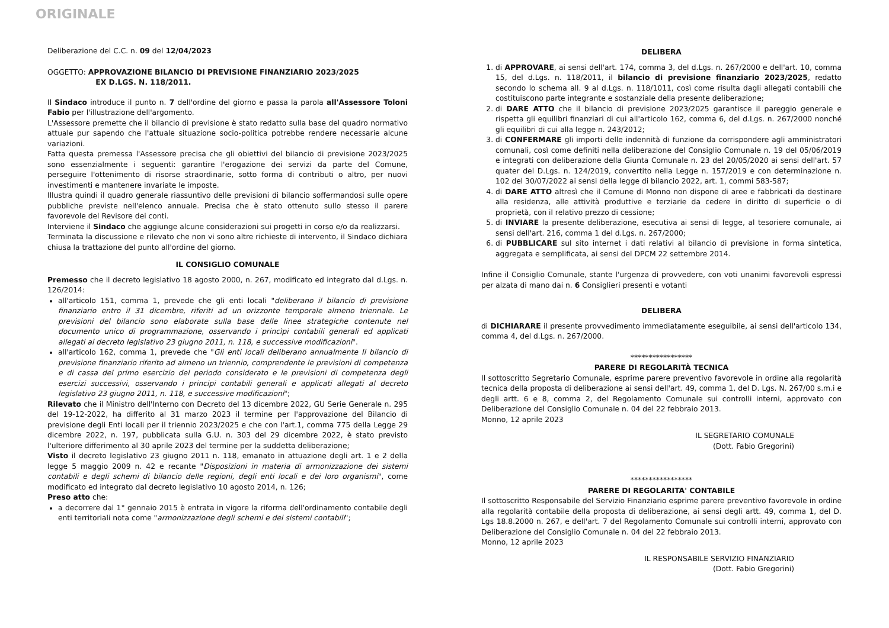ORIGINALE
Deliberazione del C.C. n. 09 del 12/04/2023
OGGETTO: APPROVAZIONE BILANCIO DI PREVISIONE FINANZIARIO 2023/2025
EX D.LGS. N. 118/2011.
Il Sindaco introduce il punto n. 7 dell'ordine del giorno e passa la parola all'Assessore Toloni Fabio per l'illustrazione dell'argomento.
L'Assessore premette che il bilancio di previsione è stato redatto sulla base del quadro normativo attuale pur sapendo che l'attuale situazione socio-politica potrebbe rendere necessarie alcune variazioni.
Fatta questa premessa l'Assessore precisa che gli obiettivi del bilancio di previsione 2023/2025 sono essenzialmente i seguenti: garantire l'erogazione dei servizi da parte del Comune, perseguire l'ottenimento di risorse straordinarie, sotto forma di contributi o altro, per nuovi investimenti e mantenere invariate le imposte.
Illustra quindi il quadro generale riassuntivo delle previsioni di bilancio soffermandosi sulle opere pubbliche previste nell'elenco annuale. Precisa che è stato ottenuto sullo stesso il parere favorevole del Revisore dei conti.
Interviene il Sindaco che aggiunge alcune considerazioni sui progetti in corso e/o da realizzarsi.
Terminata la discussione e rilevato che non vi sono altre richieste di intervento, il Sindaco dichiara chiusa la trattazione del punto all'ordine del giorno.
IL CONSIGLIO COMUNALE
Premesso che il decreto legislativo 18 agosto 2000, n. 267, modificato ed integrato dal d.Lgs. n. 126/2014:
all'articolo 151, comma 1, prevede che gli enti locali "deliberano il bilancio di previsione finanziario entro il 31 dicembre, riferiti ad un orizzonte temporale almeno triennale. Le previsioni del bilancio sono elaborate sulla base delle linee strategiche contenute nel documento unico di programmazione, osservando i princìpi contabili generali ed applicati allegati al decreto legislativo 23 giugno 2011, n. 118, e successive modificazioni".
all'articolo 162, comma 1, prevede che "Gli enti locali deliberano annualmente Il bilancio di previsione finanziario riferito ad almeno un triennio, comprendente le previsioni di competenza e di cassa del primo esercizio del periodo considerato e le previsioni di competenza degli esercizi successivi, osservando i principi contabili generali e applicati allegati al decreto legislativo 23 giugno 2011, n. 118, e successive modificazioni";
Rilevato che il Ministro dell'Interno con Decreto del 13 dicembre 2022, GU Serie Generale n. 295 del 19-12-2022, ha differito al 31 marzo 2023 il termine per l'approvazione del Bilancio di previsione degli Enti locali per il triennio 2023/2025 e che con l'art.1, comma 775 della Legge 29 dicembre 2022, n. 197, pubblicata sulla G.U. n. 303 del 29 dicembre 2022, è stato previsto l'ulteriore differimento al 30 aprile 2023 del termine per la suddetta deliberazione;
Visto il decreto legislativo 23 giugno 2011 n. 118, emanato in attuazione degli art. 1 e 2 della legge 5 maggio 2009 n. 42 e recante "Disposizioni in materia di armonizzazione dei sistemi contabili e degli schemi di bilancio delle regioni, degli enti locali e dei loro organismi", come modificato ed integrato dal decreto legislativo 10 agosto 2014, n. 126;
Preso atto che:
a decorrere dal 1° gennaio 2015 è entrata in vigore la riforma dell'ordinamento contabile degli enti territoriali nota come "armonizzazione degli schemi e dei sistemi contabili";
DELIBERA
1. di APPROVARE, ai sensi dell'art. 174, comma 3, del d.Lgs. n. 267/2000 e dell'art. 10, comma 15, del d.Lgs. n. 118/2011, il bilancio di previsione finanziario 2023/2025, redatto secondo lo schema all. 9 al d.Lgs. n. 118/1011, così come risulta dagli allegati contabili che costituiscono parte integrante e sostanziale della presente deliberazione;
2. di DARE ATTO che il bilancio di previsione 2023/2025 garantisce il pareggio generale e rispetta gli equilibri finanziari di cui all'articolo 162, comma 6, del d.Lgs. n. 267/2000 nonché gli equilibri di cui alla legge n. 243/2012;
3. di CONFERMARE gli importi delle indennità di funzione da corrispondere agli amministratori comunali, così come definiti nella deliberazione del Consiglio Comunale n. 19 del 05/06/2019 e integrati con deliberazione della Giunta Comunale n. 23 del 20/05/2020 ai sensi dell'art. 57 quater del D.Lgs. n. 124/2019, convertito nella Legge n. 157/2019 e con determinazione n. 102 del 30/07/2022 ai sensi della legge di bilancio 2022, art. 1, commi 583-587;
4. di DARE ATTO altresì che il Comune di Monno non dispone di aree e fabbricati da destinare alla residenza, alle attività produttive e terziarie da cedere in diritto di superficie o di proprietà, con il relativo prezzo di cessione;
5. di INVIARE la presente deliberazione, esecutiva ai sensi di legge, al tesoriere comunale, ai sensi dell'art. 216, comma 1 del d.Lgs. n. 267/2000;
6. di PUBBLICARE sul sito internet i dati relativi al bilancio di previsione in forma sintetica, aggregata e semplificata, ai sensi del DPCM 22 settembre 2014.
Infine il Consiglio Comunale, stante l'urgenza di provvedere, con voti unanimi favorevoli espressi per alzata di mano dai n. 6 Consiglieri presenti e votanti
DELIBERA
di DICHIARARE il presente provvedimento immediatamente eseguibile, ai sensi dell'articolo 134, comma 4, del d.Lgs. n. 267/2000.
*****************
PARERE DI REGOLARITÀ TECNICA
Il sottoscritto Segretario Comunale, esprime parere preventivo favorevole in ordine alla regolarità tecnica della proposta di deliberazione ai sensi dell'art. 49, comma 1, del D. Lgs. N. 267/00 s.m.i e degli artt. 6 e 8, comma 2, del Regolamento Comunale sui controlli interni, approvato con Deliberazione del Consiglio Comunale n. 04 del 22 febbraio 2013.
Monno, 12 aprile 2023
IL SEGRETARIO COMUNALE
(Dott. Fabio Gregorini)
*****************
PARERE DI REGOLARITA' CONTABILE
Il sottoscritto Responsabile del Servizio Finanziario esprime parere preventivo favorevole in ordine alla regolarità contabile della proposta di deliberazione, ai sensi degli artt. 49, comma 1, del D. Lgs 18.8.2000 n. 267, e dell'art. 7 del Regolamento Comunale sui controlli interni, approvato con Deliberazione del Consiglio Comunale n. 04 del 22 febbraio 2013.
Monno, 12 aprile 2023
IL RESPONSABILE SERVIZIO FINANZIARIO
(Dott. Fabio Gregorini)